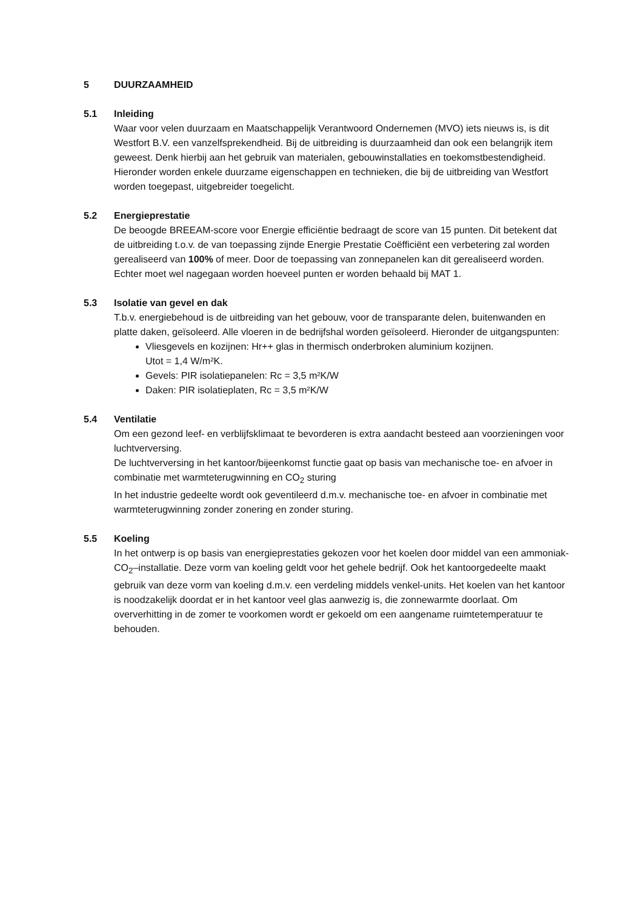5 DUURZAAMHEID
5.1 Inleiding
Waar voor velen duurzaam en Maatschappelijk Verantwoord Ondernemen (MVO) iets nieuws is, is dit Westfort B.V. een vanzelfsprekendheid. Bij de uitbreiding is duurzaamheid dan ook een belangrijk item geweest. Denk hierbij aan het gebruik van materialen, gebouwinstallaties en toekomstbestendigheid.
Hieronder worden enkele duurzame eigenschappen en technieken, die bij de uitbreiding van Westfort worden toegepast, uitgebreider toegelicht.
5.2 Energieprestatie
De beoogde BREEAM-score voor Energie efficiëntie bedraagt de score van 15 punten. Dit betekent dat de uitbreiding t.o.v. de van toepassing zijnde Energie Prestatie Coëfficiënt een verbetering zal worden gerealiseerd van 100% of meer. Door de toepassing van zonnepanelen kan dit gerealiseerd worden. Echter moet wel nagegaan worden hoeveel punten er worden behaald bij MAT 1.
5.3 Isolatie van gevel en dak
T.b.v. energiebehoud is de uitbreiding van het gebouw, voor de transparante delen, buitenwanden en platte daken, geïsoleerd. Alle vloeren in de bedrijfshal worden geïsoleerd. Hieronder de uitgangspunten:
Vliesgevels en kozijnen: Hr++ glas in thermisch onderbroken aluminium kozijnen.
Utot = 1,4 W/m²K.
Gevels: PIR isolatiepanelen: Rc = 3,5 m²K/W
Daken: PIR isolatieplaten, Rc = 3,5 m²K/W
5.4 Ventilatie
Om een gezond leef- en verblijfsklimaat te bevorderen is extra aandacht besteed aan voorzieningen voor luchtverversing.
De luchtverversing in het kantoor/bijeenkomst functie gaat op basis van mechanische toe- en afvoer in combinatie met warmteterugwinning en CO<sub>2</sub> sturing
In het industrie gedeelte wordt ook geventileerd d.m.v. mechanische toe- en afvoer in combinatie met warmteterugwinning zonder zonering en zonder sturing.
5.5 Koeling
In het ontwerp is op basis van energieprestaties gekozen voor het koelen door middel van een ammoniak- CO<sub>2</sub>–installatie. Deze vorm van koeling geldt voor het gehele bedrijf. Ook het kantoorgedeelte maakt gebruik van deze vorm van koeling d.m.v. een verdeling middels venkel-units. Het koelen van het kantoor is noodzakelijk doordat er in het kantoor veel glas aanwezig is, die zonnewarmte doorlaat. Om oververhitting in de zomer te voorkomen wordt er gekoeld om een aangename ruimtetemperatuur te behouden.